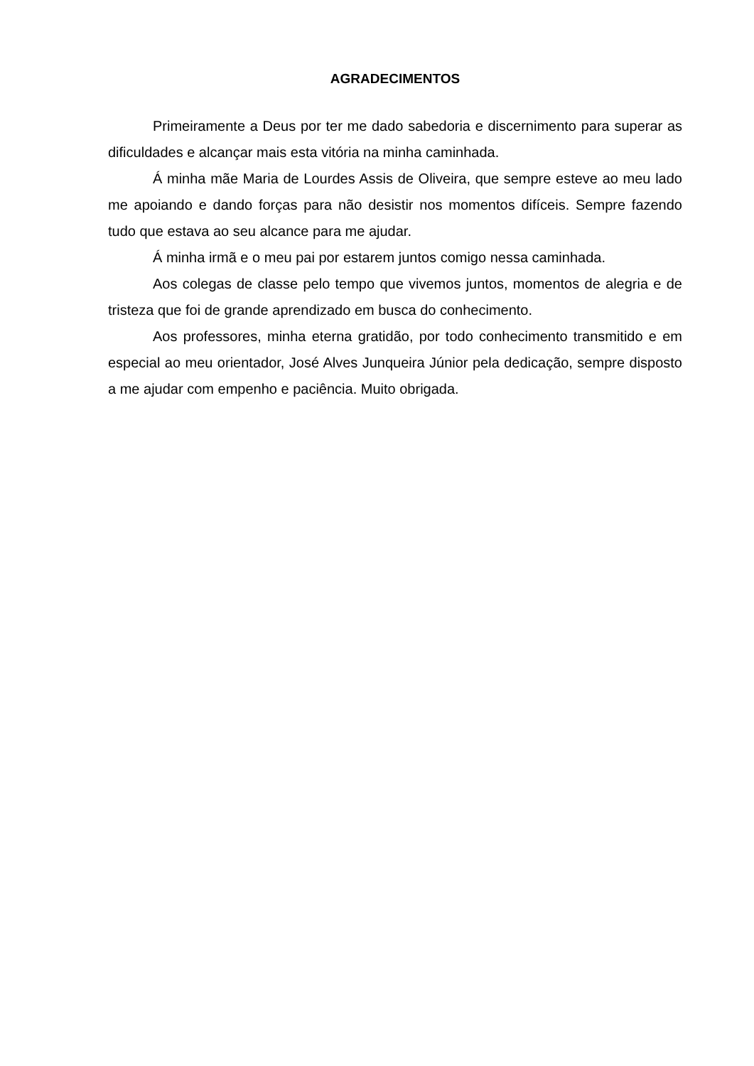AGRADECIMENTOS
Primeiramente a Deus por ter me dado sabedoria e discernimento para superar as dificuldades e alcançar mais esta vitória na minha caminhada.
Á minha mãe Maria de Lourdes Assis de Oliveira, que sempre esteve ao meu lado me apoiando e dando forças para não desistir nos momentos difíceis. Sempre fazendo tudo que estava ao seu alcance para me ajudar.
Á minha irmã e o meu pai por estarem juntos comigo nessa caminhada.
Aos colegas de classe pelo tempo que vivemos juntos, momentos de alegria e de tristeza que foi de grande aprendizado em busca do conhecimento.
Aos professores, minha eterna gratidão, por todo conhecimento transmitido e em especial ao meu orientador, José Alves Junqueira Júnior pela dedicação, sempre disposto a me ajudar com empenho e paciência. Muito obrigada.